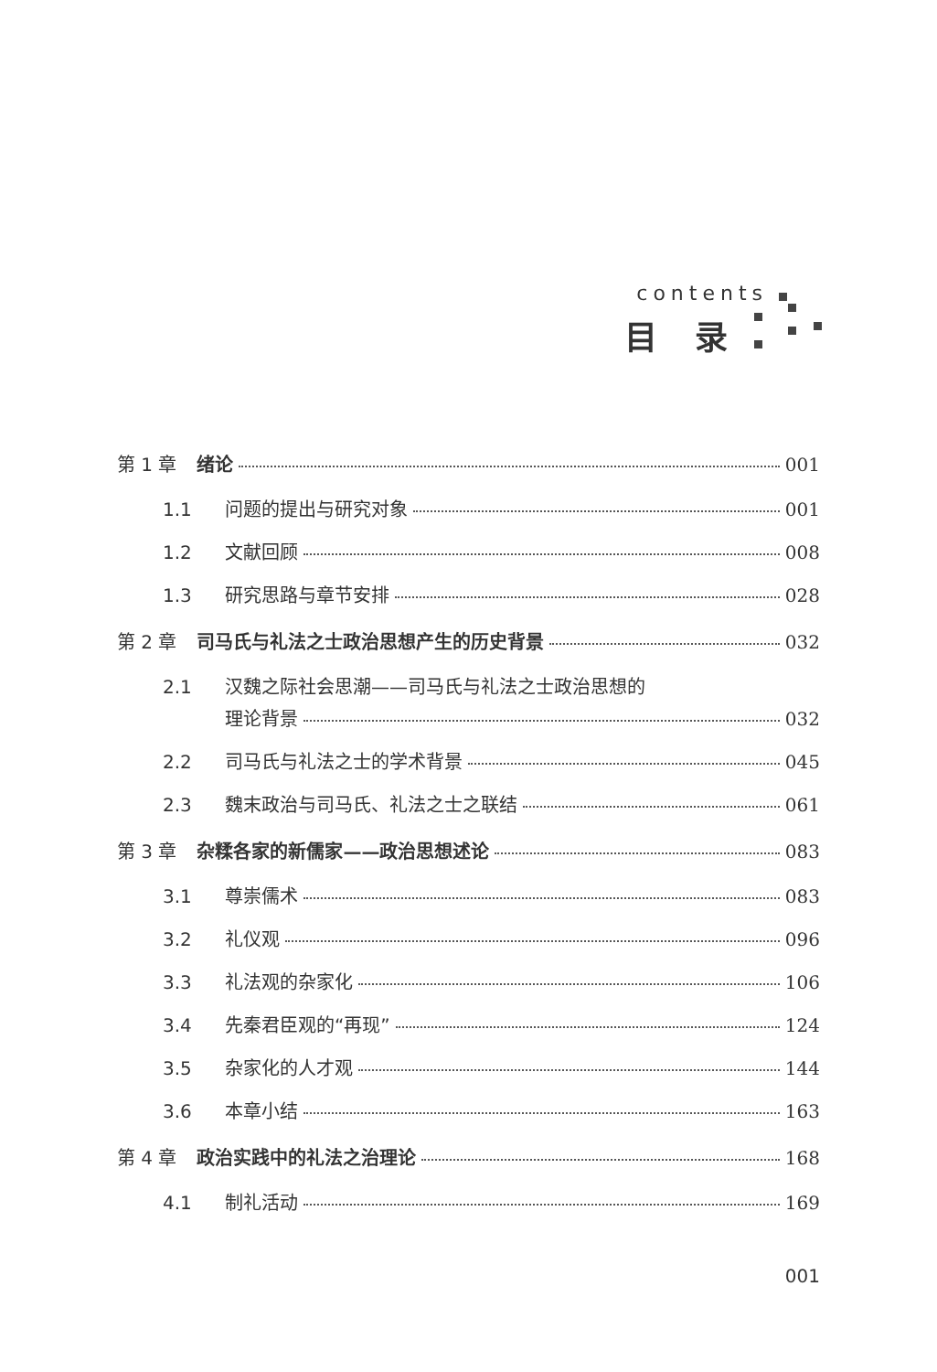contents
目 录
第 1 章 绪论 001
1.1 问题的提出与研究对象 001
1.2 文献回顾 008
1.3 研究思路与章节安排 028
第 2 章 司马氏与礼法之士政治思想产生的历史背景 032
2.1 汉魏之际社会思潮——司马氏与礼法之士政治思想的
理论背景 032
2.2 司马氏与礼法之士的学术背景 045
2.3 魏末政治与司马氏、礼法之士之联结 061
第 3 章 杂糅各家的新儒家——政治思想述论 083
3.1 尊崇儒术 083
3.2 礼仪观 096
3.3 礼法观的杂家化 106
3.4 先秦君臣观的“再现” 124
3.5 杂家化的人才观 144
3.6 本章小结 163
第 4 章 政治实践中的礼法之治理论 168
4.1 制礼活动 169
001